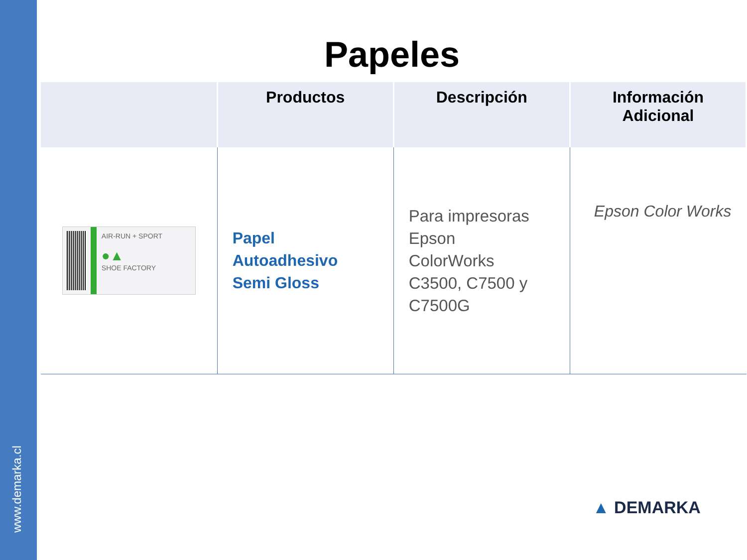www.demarka.cl
Papeles
| | Productos | Descripción | Información Adicional |
| --- | --- | --- | --- |
| AIR-RUN + SPORT ●▲ SHOE FACTORY | Papel Autoadhesivo Semi Gloss | Para impresoras Epson ColorWorks C3500, C7500 y C7500G | Epson Color Works |
▲ DEMARKA